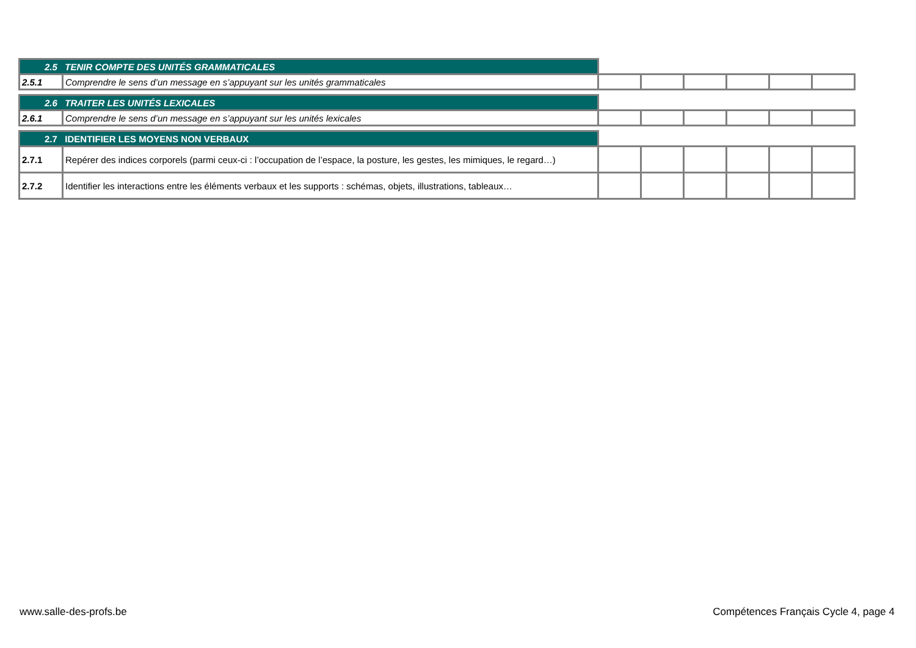| 2.5 TENIR COMPTE DES UNITÉS GRAMMATICALES | | | | | | | |
| 2.5.1 | Comprendre le sens d’un message en s’appuyant sur les unités grammaticales | | | | | | |
| 2.6 TRAITER LES UNITÉS LEXICALES | | | | | | | |
| 2.6.1 | Comprendre le sens d’un message en s’appuyant sur les unités lexicales | | | | | | |
| 2.7 IDENTIFIER LES MOYENS NON VERBAUX | | | | | | | |
| 2.7.1 | Repérer des indices corporels (parmi ceux-ci : l’occupation de l’espace, la posture, les gestes, les mimiques, le regard…) | | | | | | |
| 2.7.2 | Identifier les interactions entre les éléments verbaux et les supports : schémas, objets, illustrations, tableaux… | | | | | | |
www.salle-des-profs.be
Compétences Français Cycle 4, page 4